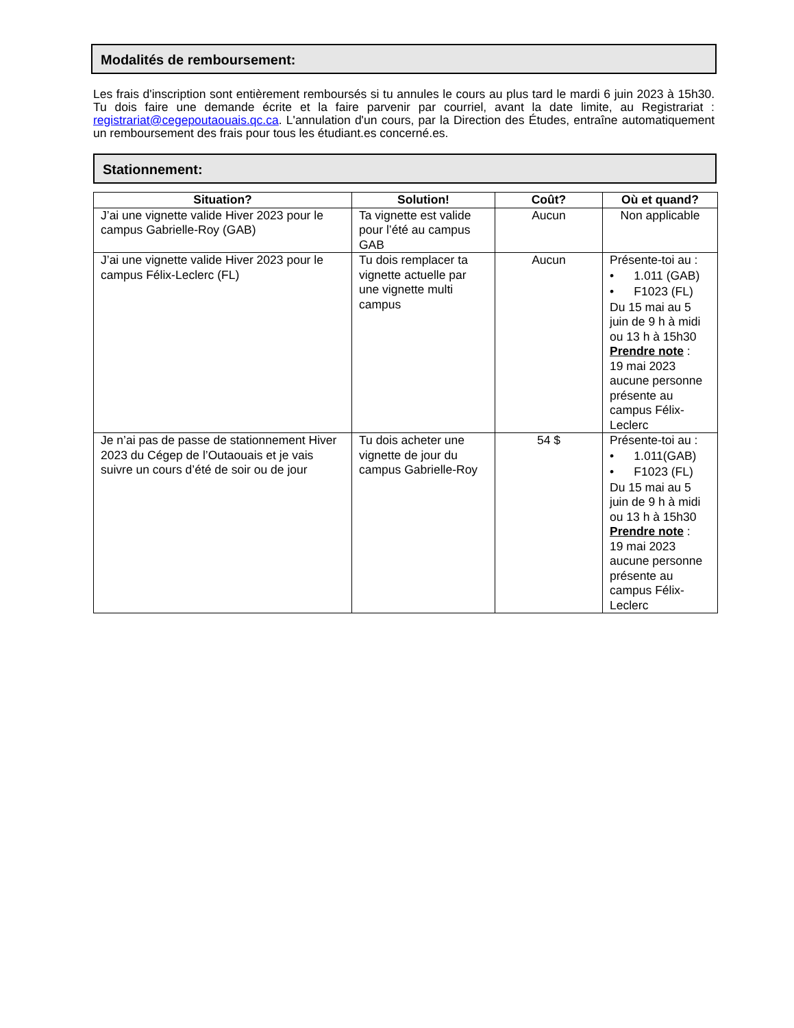Modalités de remboursement:
Les frais d'inscription sont entièrement remboursés si tu annules le cours au plus tard le mardi 6 juin 2023 à 15h30. Tu dois faire une demande écrite et la faire parvenir par courriel, avant la date limite, au Registrariat : registrariat@cegepoutaouais.qc.ca. L'annulation d'un cours, par la Direction des Études, entraîne automatiquement un remboursement des frais pour tous les étudiant.es concerné.es.
Stationnement:
| Situation? | Solution! | Coût? | Où et quand? |
| --- | --- | --- | --- |
| J’ai une vignette valide Hiver 2023 pour le campus Gabrielle-Roy (GAB) | Ta vignette est valide pour l’été au campus GAB | Aucun | Non applicable |
| J’ai une vignette valide Hiver 2023 pour le campus Félix-Leclerc (FL) | Tu dois remplacer ta vignette actuelle par une vignette multi campus | Aucun | Présente-toi au : • 1.011 (GAB) • F1023 (FL) Du 15 mai au 5 juin de 9 h à midi ou 13 h à 15h30 Prendre note : 19 mai 2023 aucune personne présente au campus Félix-Leclerc |
| Je n’ai pas de passe de stationnement Hiver 2023 du Cégep de l’Outaouais et je vais suivre un cours d’été de soir ou de jour | Tu dois acheter une vignette de jour du campus Gabrielle-Roy | 54 $ | Présente-toi au : • 1.011(GAB) • F1023 (FL) Du 15 mai au 5 juin de 9 h à midi ou 13 h à 15h30 Prendre note : 19 mai 2023 aucune personne présente au campus Félix-Leclerc |